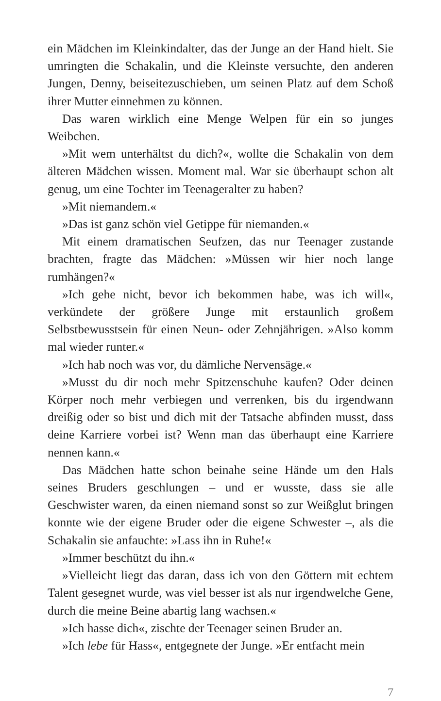ein Mädchen im Kleinkindalter, das der Junge an der Hand hielt. Sie umringten die Schakalin, und die Kleinste versuchte, den anderen Jungen, Denny, beiseitezuschieben, um seinen Platz auf dem Schoß ihrer Mutter einnehmen zu können.
Das waren wirklich eine Menge Welpen für ein so junges Weibchen.
»Mit wem unterhältst du dich?«, wollte die Schakalin von dem älteren Mädchen wissen. Moment mal. War sie überhaupt schon alt genug, um eine Tochter im Teenageralter zu haben?
»Mit niemandem.«
»Das ist ganz schön viel Getippe für niemanden.«
Mit einem dramatischen Seufzen, das nur Teenager zustande brachten, fragte das Mädchen: »Müssen wir hier noch lange rumhängen?«
»Ich gehe nicht, bevor ich bekommen habe, was ich will«, verkündete der größere Junge mit erstaunlich großem Selbstbewusstsein für einen Neun- oder Zehnjährigen. »Also komm mal wieder runter.«
»Ich hab noch was vor, du dämliche Nervensäge.«
»Musst du dir noch mehr Spitzenschuhe kaufen? Oder deinen Körper noch mehr verbiegen und verrenken, bis du irgendwann dreißig oder so bist und dich mit der Tatsache abfinden musst, dass deine Karriere vorbei ist? Wenn man das überhaupt eine Karriere nennen kann.«
Das Mädchen hatte schon beinahe seine Hände um den Hals seines Bruders geschlungen – und er wusste, dass sie alle Geschwister waren, da einen niemand sonst so zur Weißglut bringen konnte wie der eigene Bruder oder die eigene Schwester –, als die Schakalin sie anfauchte: »Lass ihn in Ruhe!«
»Immer beschützt du ihn.«
»Vielleicht liegt das daran, dass ich von den Göttern mit echtem Talent gesegnet wurde, was viel besser ist als nur irgendwelche Gene, durch die meine Beine abartig lang wachsen.«
»Ich hasse dich«, zischte der Teenager seinen Bruder an.
»Ich lebe für Hass«, entgegnete der Junge. »Er entfacht mein
7